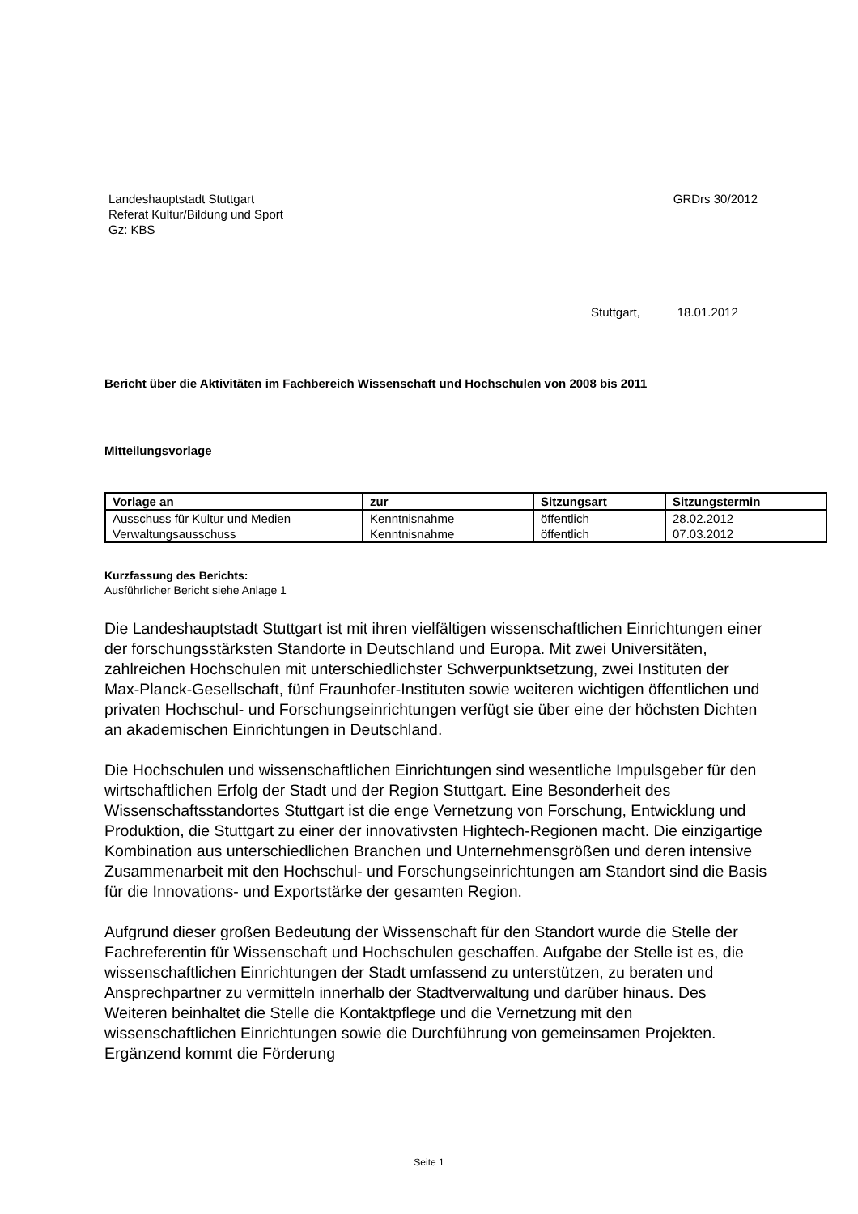Landeshauptstadt Stuttgart
Referat Kultur/Bildung und Sport
Gz: KBS
GRDrs 30/2012
Stuttgart, 18.01.2012
Bericht über die Aktivitäten im Fachbereich Wissenschaft und Hochschulen von 2008 bis 2011
Mitteilungsvorlage
| Vorlage an | zur | Sitzungsart | Sitzungstermin |
| --- | --- | --- | --- |
| Ausschuss für Kultur und Medien | Kenntnisnahme | öffentlich | 28.02.2012 |
| Verwaltungsausschuss | Kenntnisnahme | öffentlich | 07.03.2012 |
Kurzfassung des Berichts:
Ausführlicher Bericht siehe Anlage 1
Die Landeshauptstadt Stuttgart ist mit ihren vielfältigen wissenschaftlichen Einrichtungen einer der forschungsstärksten Standorte in Deutschland und Europa. Mit zwei Universitäten, zahlreichen Hochschulen mit unterschiedlichster Schwerpunktsetzung, zwei Instituten der Max-Planck-Gesellschaft, fünf Fraunhofer-Instituten sowie weiteren wichtigen öffentlichen und privaten Hochschul- und Forschungseinrichtungen verfügt sie über eine der höchsten Dichten an akademischen Einrichtungen in Deutschland.
Die Hochschulen und wissenschaftlichen Einrichtungen sind wesentliche Impulsgeber für den wirtschaftlichen Erfolg der Stadt und der Region Stuttgart. Eine Besonderheit des Wissenschaftsstandortes Stuttgart ist die enge Vernetzung von Forschung, Entwicklung und Produktion, die Stuttgart zu einer der innovativsten Hightech-Regionen macht. Die einzigartige Kombination aus unterschiedlichen Branchen und Unternehmensgrößen und deren intensive Zusammenarbeit mit den Hochschul- und Forschungseinrichtungen am Standort sind die Basis für die Innovations- und Exportstärke der gesamten Region.
Aufgrund dieser großen Bedeutung der Wissenschaft für den Standort wurde die Stelle der Fachreferentin für Wissenschaft und Hochschulen geschaffen. Aufgabe der Stelle ist es, die wissenschaftlichen Einrichtungen der Stadt umfassend zu unterstützen, zu beraten und Ansprechpartner zu vermitteln innerhalb der Stadtverwaltung und darüber hinaus. Des Weiteren beinhaltet die Stelle die Kontaktpflege und die Vernetzung mit den wissenschaftlichen Einrichtungen sowie die Durchführung von gemeinsamen Projekten. Ergänzend kommt die Förderung
Seite 1